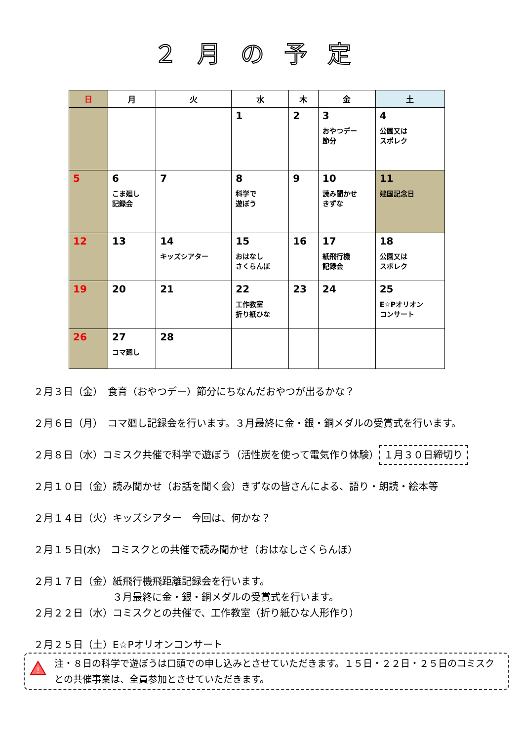２月の予定
| 日 | 月 | 火 | 水 | 木 | 金 | 土 |
| --- | --- | --- | --- | --- | --- | --- |
| | | | 1 | 2 | 3 おやつデー 節分 | 4 公園又は スポレク |
| 5 | 6 こま廻し 記録会 | 7 | 8 科学で 遊ぼう | 9 | 10 読み聞かせ きずな | 11 建国記念日 |
| 12 | 13 | 14 キッズシアター | 15 おはなし さくらんぼ | 16 | 17 紙飛行機 記録会 | 18 公園又は スポレク |
| 19 | 20 | 21 | 22 工作教室 折り紙ひな | 23 | 24 | 25 E☆Pオリオン コンサート |
| 26 | 27 コマ廻し | 28 | | | | |
２月３日（金）　食育（おやつデー）節分にちなんだおやつが出るかな？
２月６日（月）　コマ廻し記録会を行います。３月最終に金・銀・銅メダルの受賞式を行います。
２月８日（水）コミスク共催で科学で遊ぼう（活性炭を使って電気作り体験） １月３０日締切り
２月１０日（金）読み聞かせ（お話を聞く会）きずなの皆さんによる、語り・朗読・絵本等
２月１４日（火）キッズシアター　今回は、何かな？
２月１５日(水)　コミスクとの共催で読み聞かせ（おはなしさくらんぼ）
２月１７日（金）紙飛行機飛距離記録会を行います。
　　　　　　　　３月最終に金・銀・銅メダルの受賞式を行います。
２月２２日（水）コミスクとの共催で、工作教室（折り紙ひな人形作り）
２月２５日（土）E☆Pオリオンコンサート
!
注・８日の科学で遊ぼうは口頭での申し込みとさせていただきます。１５日・２２日・２５日のコミスクとの共催事業は、全員参加とさせていただきます。